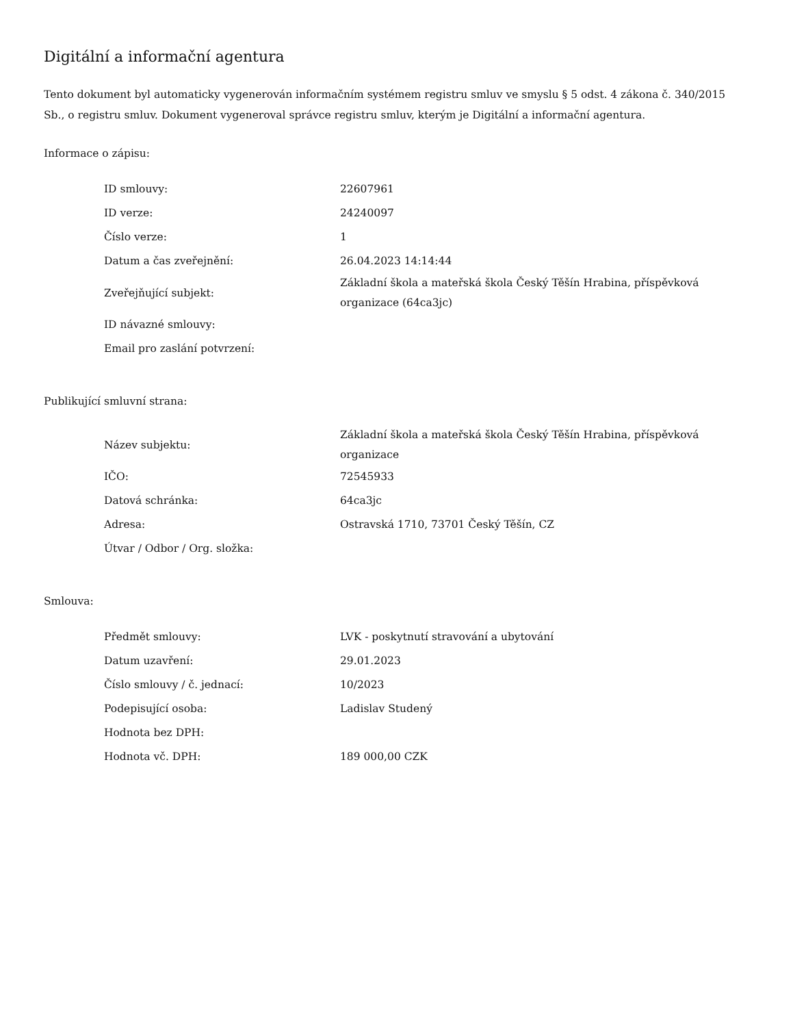Digitální a informační agentura
Tento dokument byl automaticky vygenerován informačním systémem registru smluv ve smyslu § 5 odst. 4 zákona č. 340/2015 Sb., o registru smluv. Dokument vygeneroval správce registru smluv, kterým je Digitální a informační agentura.
Informace o zápisu:
| ID smlouvy: | 22607961 |
| ID verze: | 24240097 |
| Číslo verze: | 1 |
| Datum a čas zveřejnění: | 26.04.2023 14:14:44 |
| Zveřejňující subjekt: | Základní škola a mateřská škola Český Těšín Hrabina, příspěvková organizace (64ca3jc) |
| ID návazné smlouvy: | |
| Email pro zaslání potvrzení: | |
Publikující smluvní strana:
| Název subjektu: | Základní škola a mateřská škola Český Těšín Hrabina, příspěvková organizace |
| IČO: | 72545933 |
| Datová schránka: | 64ca3jc |
| Adresa: | Ostravská 1710, 73701 Český Těšín, CZ |
| Útvar / Odbor / Org. složka: | |
Smlouva:
| Předmět smlouvy: | LVK - poskytnutí stravování a ubytování |
| Datum uzavření: | 29.01.2023 |
| Číslo smlouvy / č. jednací: | 10/2023 |
| Podepisující osoba: | Ladislav Studený |
| Hodnota bez DPH: | |
| Hodnota vč. DPH: | 189 000,00 CZK |